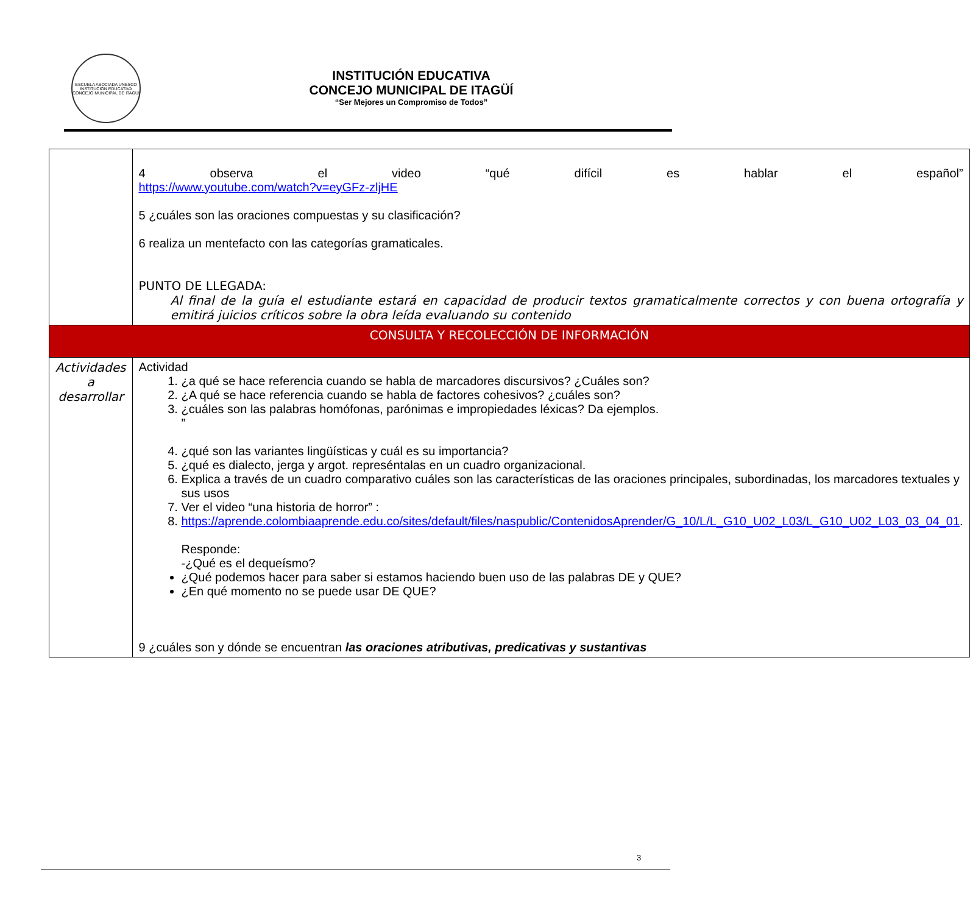ESCUELA ASOCIADA UNESCO
INSTITUCIÓN EDUCATIVA CONCEJO MUNICIPAL DE ITAGÜÍ
INSTITUCIÓN EDUCATIVA
CONCEJO MUNICIPAL DE ITAGÜÍ
“Ser Mejores un Compromiso de Todos”
| | 4 observa el video “qué difícil es hablar el español” https://www.youtube.com/watch?v=eyGFz-zljHE 5 ¿cuáles son las oraciones compuestas y su clasificación? 6 realiza un mentefacto con las categorías gramaticales. PUNTO DE LLEGADA: Al final de la guía el estudiante estará en capacidad de producir textos gramaticalmente correctos y con buena ortografía y emitirá juicios críticos sobre la obra leída evaluando su contenido |
| CONSULTA Y RECOLECCIÓN DE INFORMACIÓN | |
| Actividades a desarrollar | Actividad 1. ¿a qué se hace referencia cuando se habla de marcadores discursivos? ¿Cuáles son? 2. ¿A qué se hace referencia cuando se habla de factores cohesivos? ¿cuáles son? 3. ¿cuáles son las palabras homófonas, parónimas e impropiedades léxicas? Da ejemplos. ” 4. ¿qué son las variantes lingüísticas y cuál es su importancia? 5. ¿qué es dialecto, jerga y argot. represéntalas en un cuadro organizacional. 6. Explica a través de un cuadro comparativo cuáles son las características de las oraciones principales, subordinadas, los marcadores textuales y sus usos 7. Ver el video “una historia de horror” : 8. https://aprende.colombiaaprende.edu.co/sites/default/files/naspublic/ContenidosAprender/G_10/L/L_G10_U02_L03/L_G10_U02_L03_03_04_01 . Responde: -¿Qué es el dequeísmo? ¿Qué podemos hacer para saber si estamos haciendo buen uso de las palabras DE y QUE? ¿En qué momento no se puede usar DE QUE? 9 ¿cuáles son y dónde se encuentran las oraciones atributivas, predicativas y sustantivas |
3